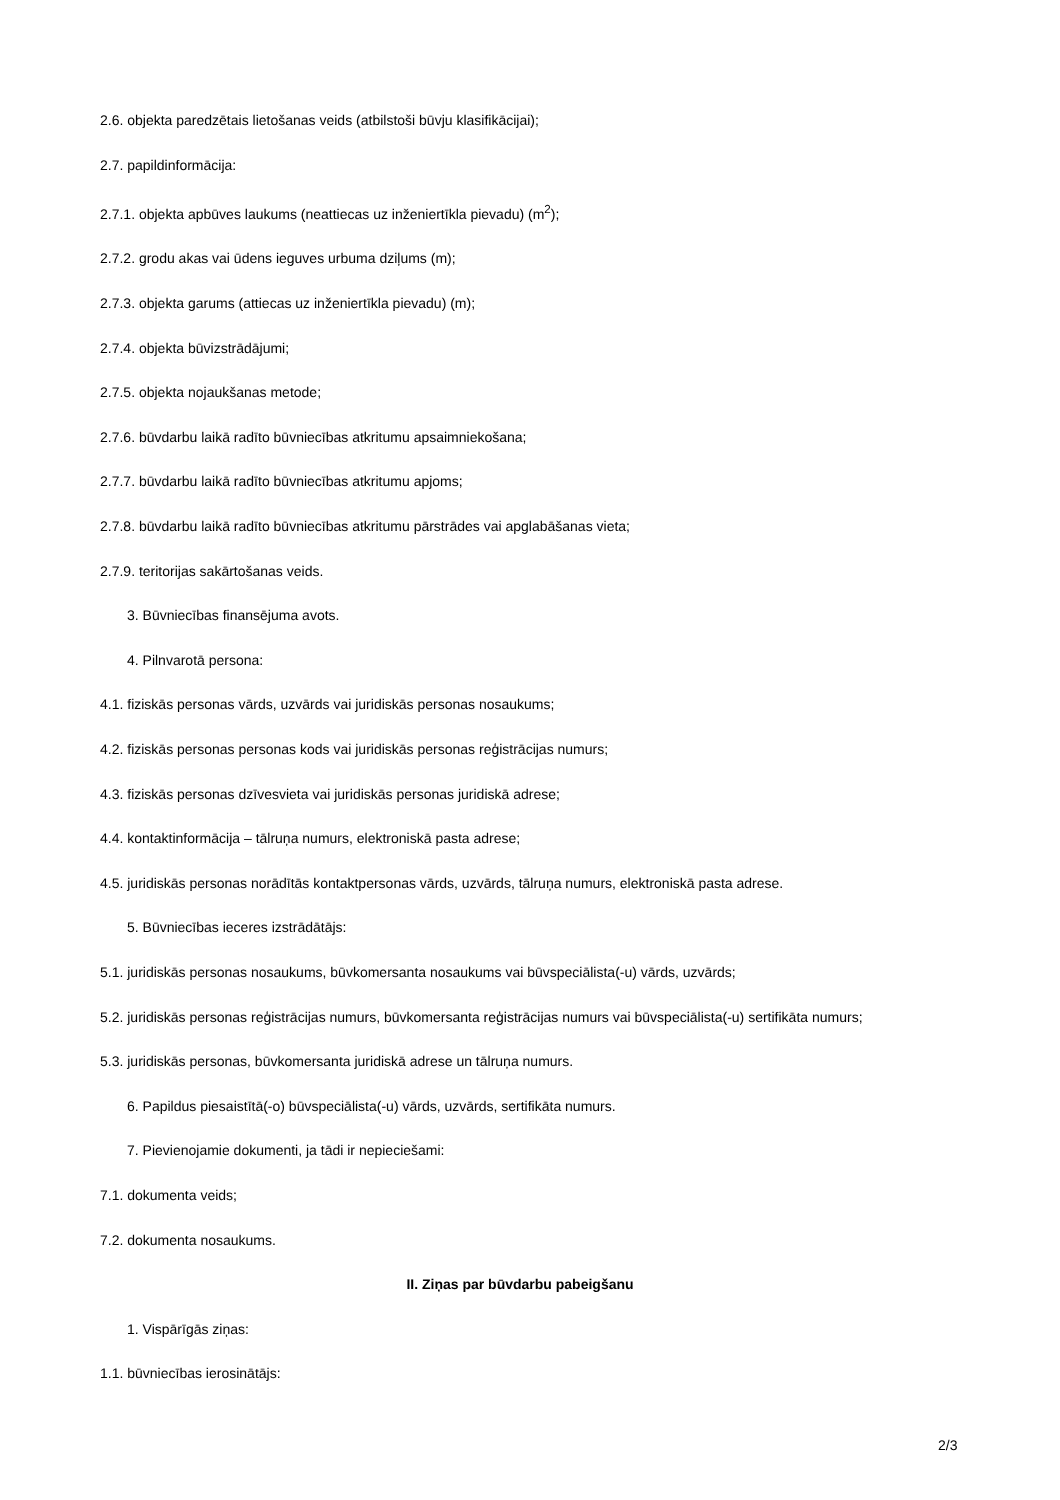2.6. objekta paredzētais lietošanas veids (atbilstoši būvju klasifikācijai);
2.7. papildinformācija:
2.7.1. objekta apbūves laukums (neattiecas uz inženiertīkla pievadu) (m<sup>2</sup>);
2.7.2. grodu akas vai ūdens ieguves urbuma dziļums (m);
2.7.3. objekta garums (attiecas uz inženiertīkla pievadu) (m);
2.7.4. objekta būvizstrādājumi;
2.7.5. objekta nojaukšanas metode;
2.7.6. būvdarbu laikā radīto būvniecības atkritumu apsaimniekošana;
2.7.7. būvdarbu laikā radīto būvniecības atkritumu apjoms;
2.7.8. būvdarbu laikā radīto būvniecības atkritumu pārstrādes vai apglabāšanas vieta;
2.7.9. teritorijas sakārtošanas veids.
3. Būvniecības finansējuma avots.
4. Pilnvarotā persona:
4.1. fiziskās personas vārds, uzvārds vai juridiskās personas nosaukums;
4.2. fiziskās personas personas kods vai juridiskās personas reģistrācijas numurs;
4.3. fiziskās personas dzīvesvieta vai juridiskās personas juridiskā adrese;
4.4. kontaktinformācija – tālruņa numurs, elektroniskā pasta adrese;
4.5. juridiskās personas norādītās kontaktpersonas vārds, uzvārds, tālruņa numurs, elektroniskā pasta adrese.
5. Būvniecības ieceres izstrādātājs:
5.1. juridiskās personas nosaukums, būvkomersanta nosaukums vai būvspeciālista(-u) vārds, uzvārds;
5.2. juridiskās personas reģistrācijas numurs, būvkomersanta reģistrācijas numurs vai būvspeciālista(-u) sertifikāta numurs;
5.3. juridiskās personas, būvkomersanta juridiskā adrese un tālruņa numurs.
6. Papildus piesaistītā(-o) būvspeciālista(-u) vārds, uzvārds, sertifikāta numurs.
7. Pievienojamie dokumenti, ja tādi ir nepieciešami:
7.1. dokumenta veids;
7.2. dokumenta nosaukums.
II. Ziņas par būvdarbu pabeigšanu
1. Vispārīgās ziņas:
1.1. būvniecības ierosinātājs:
2/3